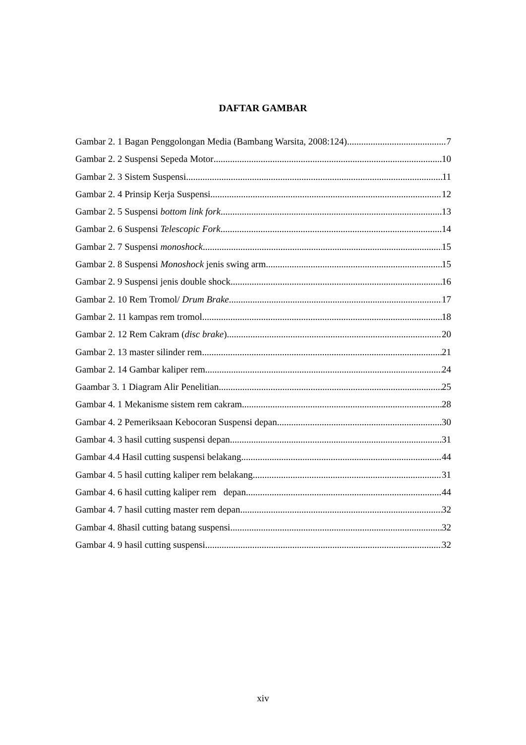DAFTAR GAMBAR
Gambar 2. 1 Bagan Penggolongan Media (Bambang Warsita, 2008:124) 7
Gambar 2. 2 Suspensi Sepeda Motor 10
Gambar 2. 3 Sistem Suspensi 11
Gambar 2. 4 Prinsip Kerja Suspensi 12
Gambar 2. 5 Suspensi bottom link fork 13
Gambar 2. 6 Suspensi Telescopic Fork 14
Gambar 2. 7 Suspensi monoshock 15
Gambar 2. 8 Suspensi Monoshock jenis swing arm 15
Gambar 2. 9 Suspensi jenis double shock 16
Gambar 2. 10 Rem Tromol/ Drum Brake 17
Gambar 2. 11 kampas rem tromol 18
Gambar 2. 12 Rem Cakram (disc brake) 20
Gambar 2. 13 master silinder rem 21
Gambar 2. 14 Gambar kaliper rem 24
Gaambar 3. 1 Diagram Alir Penelitian 25
Gambar 4. 1 Mekanisme sistem rem cakram. 28
Gambar 4. 2 Pemeriksaan Kebocoran Suspensi depan 30
Gambar 4. 3 hasil cutting suspensi depan 31
Gambar 4.4 Hasil cutting suspensi belakang 44
Gambar 4. 5 hasil cutting kaliper rem belakang 31
Gambar 4. 6 hasil cutting kaliper rem depan 44
Gambar 4. 7 hasil cutting master rem depan 32
Gambar 4. 8hasil cutting batang suspensi 32
Gambar 4. 9 hasil cutting suspensi 32
xiv